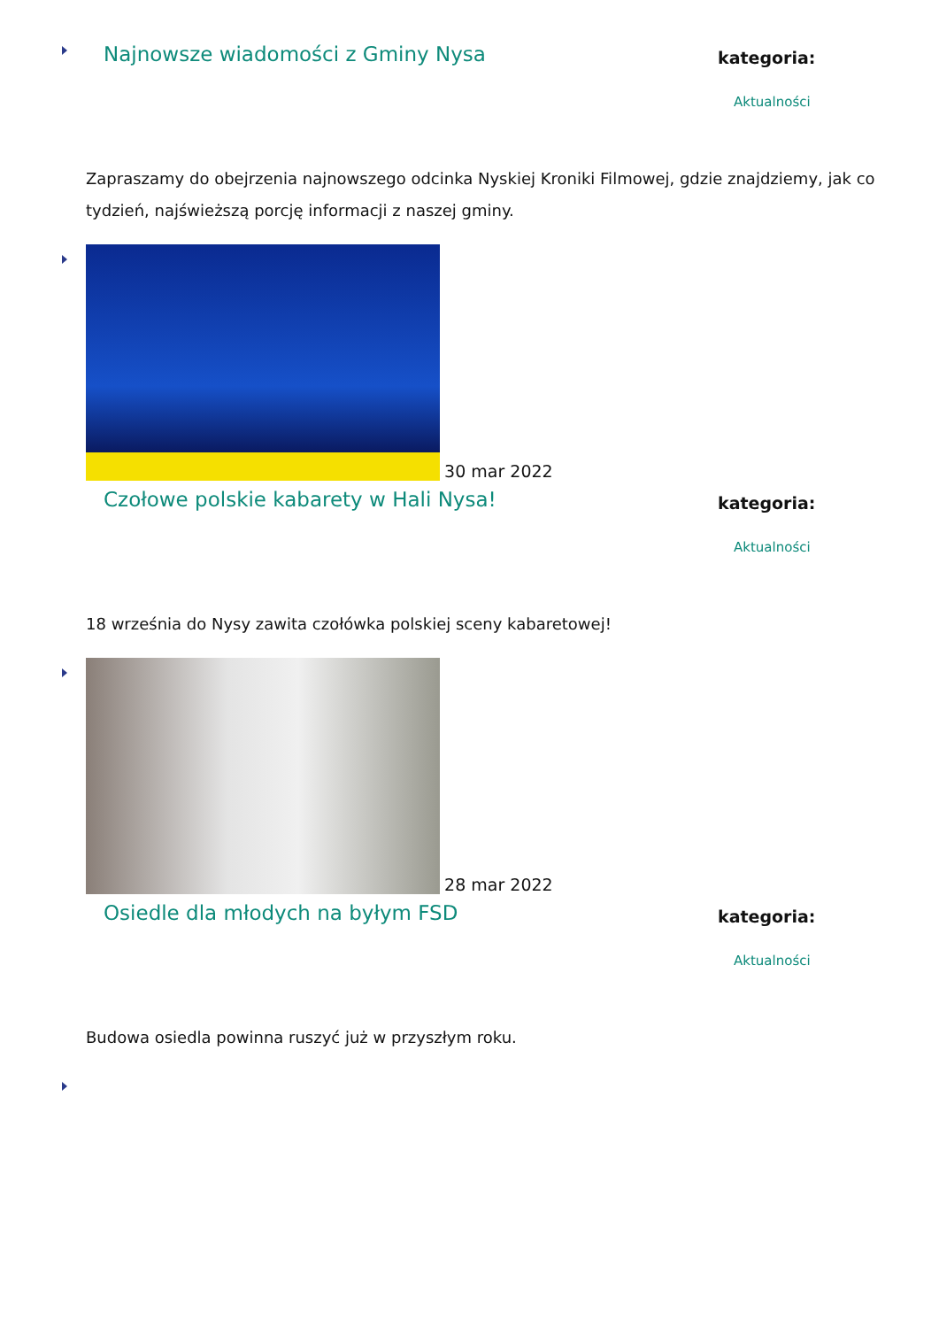Najnowsze wiadomości z Gminy Nysa
kategoria:
Aktualności
Zapraszamy do obejrzenia najnowszego odcinka Nyskiej Kroniki Filmowej, gdzie znajdziemy, jak co tydzień, najświeższą porcję informacji z naszej gminy.
30 mar 2022
Czołowe polskie kabarety w Hali Nysa!
kategoria:
Aktualności
18 września do Nysy zawita czołówka polskiej sceny kabaretowej!
28 mar 2022
Osiedle dla młodych na byłym FSD
kategoria:
Aktualności
Budowa osiedla powinna ruszyć już w przyszłym roku.